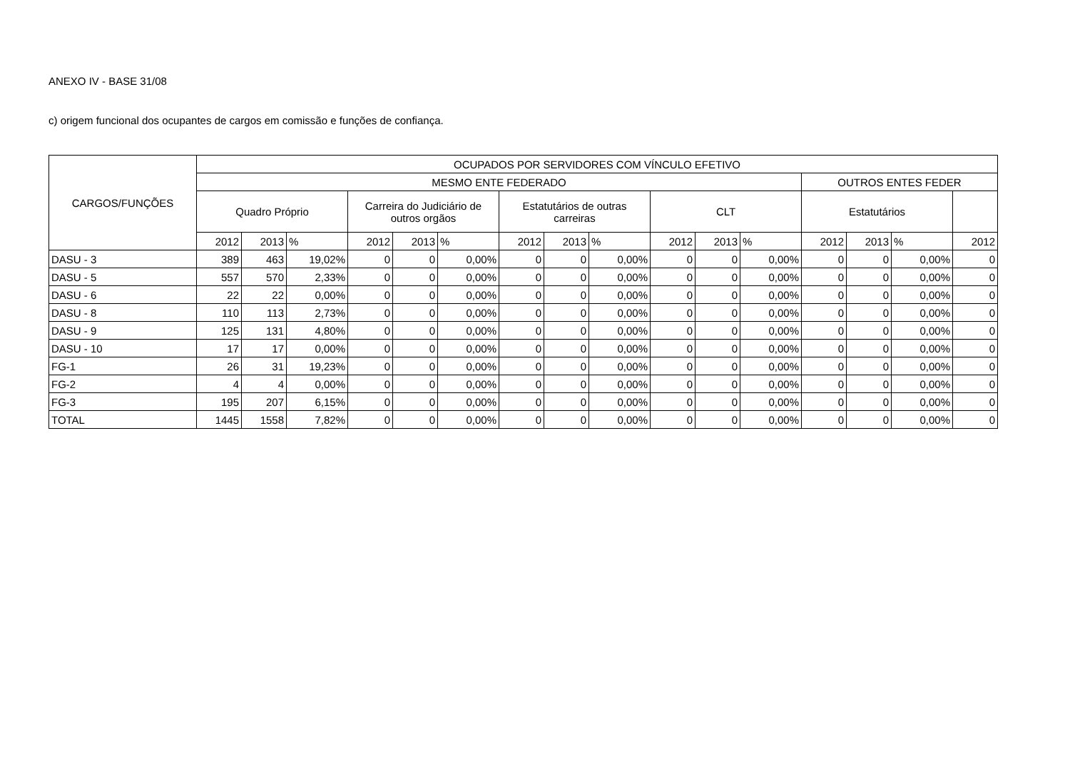ANEXO IV - BASE 31/08
c) origem funcional dos ocupantes de cargos em comissão e funções de confiança.
| CARGOS/FUNÇÕES | OCUPADOS POR SERVIDORES COM VÍNCULO EFETIVO | | | | | | | | | | | | | | | |
| --- | --- | --- | --- | --- | --- | --- | --- | --- | --- | --- | --- | --- | --- | --- | --- | --- |
| | MESMO ENTE FEDERADO | | | | | | | | | | | | OUTROS ENTES FEDER | | | |
| | Quadro Próprio | | | Carreira do Judiciário de outros orgãos | | | Estatutários de outras carreiras | | | CLT | | | Estatutários | | | |
| | 2012 | 2013 | % | 2012 | 2013 | % | 2012 | 2013 | % | 2012 | 2013 | % | 2012 | 2013 | % | 2012 |
| DASU - 3 | 389 | 463 | 19,02% | 0 | 0 | 0,00% | 0 | 0 | 0,00% | 0 | 0 | 0,00% | 0 | 0 | 0,00% | 0 |
| DASU - 5 | 557 | 570 | 2,33% | 0 | 0 | 0,00% | 0 | 0 | 0,00% | 0 | 0 | 0,00% | 0 | 0 | 0,00% | 0 |
| DASU - 6 | 22 | 22 | 0,00% | 0 | 0 | 0,00% | 0 | 0 | 0,00% | 0 | 0 | 0,00% | 0 | 0 | 0,00% | 0 |
| DASU - 8 | 110 | 113 | 2,73% | 0 | 0 | 0,00% | 0 | 0 | 0,00% | 0 | 0 | 0,00% | 0 | 0 | 0,00% | 0 |
| DASU - 9 | 125 | 131 | 4,80% | 0 | 0 | 0,00% | 0 | 0 | 0,00% | 0 | 0 | 0,00% | 0 | 0 | 0,00% | 0 |
| DASU - 10 | 17 | 17 | 0,00% | 0 | 0 | 0,00% | 0 | 0 | 0,00% | 0 | 0 | 0,00% | 0 | 0 | 0,00% | 0 |
| FG-1 | 26 | 31 | 19,23% | 0 | 0 | 0,00% | 0 | 0 | 0,00% | 0 | 0 | 0,00% | 0 | 0 | 0,00% | 0 |
| FG-2 | 4 | 4 | 0,00% | 0 | 0 | 0,00% | 0 | 0 | 0,00% | 0 | 0 | 0,00% | 0 | 0 | 0,00% | 0 |
| FG-3 | 195 | 207 | 6,15% | 0 | 0 | 0,00% | 0 | 0 | 0,00% | 0 | 0 | 0,00% | 0 | 0 | 0,00% | 0 |
| TOTAL | 1445 | 1558 | 7,82% | 0 | 0 | 0,00% | 0 | 0 | 0,00% | 0 | 0 | 0,00% | 0 | 0 | 0,00% | 0 |